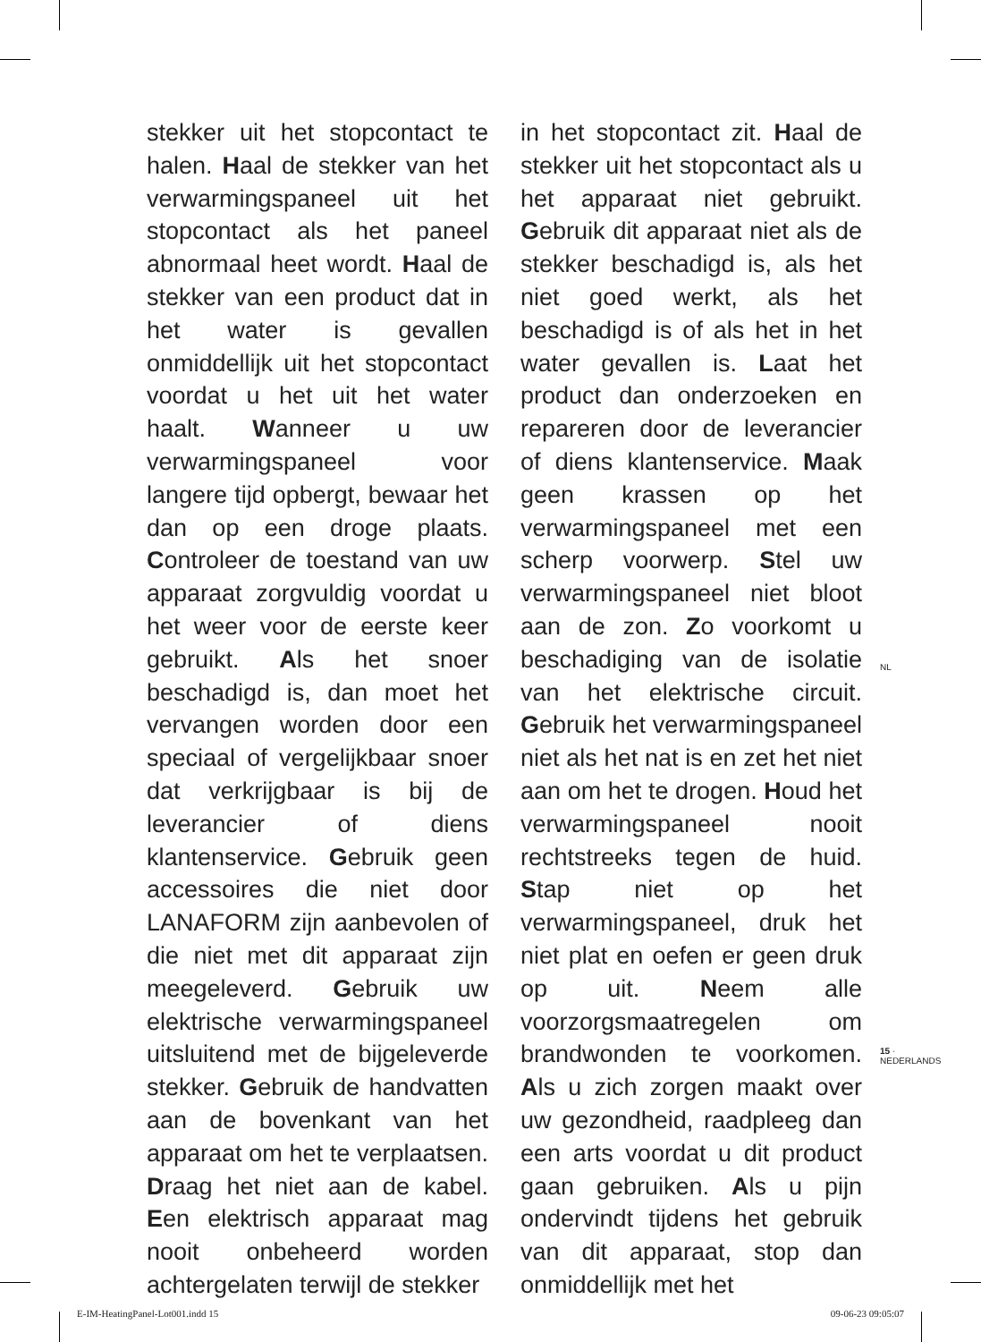stekker uit het stopcontact te halen. Haal de stekker van het verwarmingspaneel uit het stopcontact als het paneel abnormaal heet wordt. Haal de stekker van een product dat in het water is gevallen onmiddellijk uit het stopcontact voordat u het uit het water haalt. Wanneer u uw verwarmingspaneel voor langere tijd opbergt, bewaar het dan op een droge plaats. Controleer de toestand van uw apparaat zorgvuldig voordat u het weer voor de eerste keer gebruikt. Als het snoer beschadigd is, dan moet het vervangen worden door een speciaal of vergelijkbaar snoer dat verkrijgbaar is bij de leverancier of diens klantenservice. Gebruik geen accessoires die niet door LANAFORM zijn aanbevolen of die niet met dit apparaat zijn meegeleverd. Gebruik uw elektrische verwarmingspaneel uitsluitend met de bijgeleverde stekker. Gebruik de handvatten aan de bovenkant van het apparaat om het te verplaatsen. Draag het niet aan de kabel. Een elektrisch apparaat mag nooit onbeheerd worden achtergelaten terwijl de stekker
in het stopcontact zit. Haal de stekker uit het stopcontact als u het apparaat niet gebruikt. Gebruik dit apparaat niet als de stekker beschadigd is, als het niet goed werkt, als het beschadigd is of als het in het water gevallen is. Laat het product dan onderzoeken en repareren door de leverancier of diens klantenservice. Maak geen krassen op het verwarmingspaneel met een scherp voorwerp. Stel uw verwarmingspaneel niet bloot aan de zon. Zo voorkomt u beschadiging van de isolatie van het elektrische circuit. Gebruik het verwarmingspaneel niet als het nat is en zet het niet aan om het te drogen. Houd het verwarmingspaneel nooit rechtstreeks tegen de huid. Stap niet op het verwarmingspaneel, druk het niet plat en oefen er geen druk op uit. Neem alle voorzorgsmaatregelen om brandwonden te voorkomen. Als u zich zorgen maakt over uw gezondheid, raadpleeg dan een arts voordat u dit product gaan gebruiken. Als u pijn ondervindt tijdens het gebruik van dit apparaat, stop dan onmiddellijk met het
NL
15 · NEDERLANDS
E-IM-HeatingPanel-Lot001.indd 15 09-06-23 09:05:07